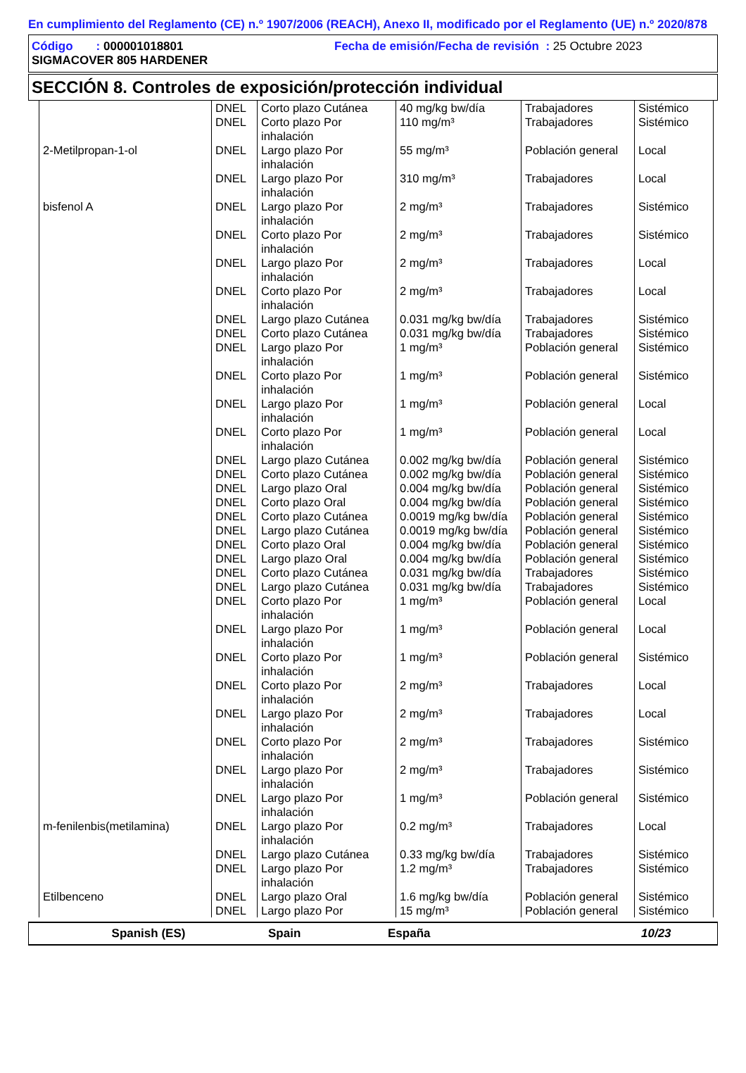En cumplimiento del Reglamento (CE) n.º 1907/2006 (REACH), Anexo II, modificado por el Reglamento (UE) n.º 2020/878
Código : 000001018801 Fecha de emisión/Fecha de revisión : 25 Octubre 2023
SIGMACOVER 805 HARDENER
SECCIÓN 8. Controles de exposición/protección individual
| | DNEL | Corto plazo Cutánea | 40 mg/kg bw/día | Trabajadores | Sistémico |
| | DNEL | Corto plazo Por inhalación | 110 mg/m³ | Trabajadores | Sistémico |
| 2-Metilpropan-1-ol | DNEL | Largo plazo Por inhalación | 55 mg/m³ | Población general | Local |
| | DNEL | Largo plazo Por inhalación | 310 mg/m³ | Trabajadores | Local |
| bisfenol A | DNEL | Largo plazo Por inhalación | 2 mg/m³ | Trabajadores | Sistémico |
| | DNEL | Corto plazo Por inhalación | 2 mg/m³ | Trabajadores | Sistémico |
| | DNEL | Largo plazo Por inhalación | 2 mg/m³ | Trabajadores | Local |
| | DNEL | Corto plazo Por inhalación | 2 mg/m³ | Trabajadores | Local |
| | DNEL | Largo plazo Cutánea | 0.031 mg/kg bw/día | Trabajadores | Sistémico |
| | DNEL | Corto plazo Cutánea | 0.031 mg/kg bw/día | Trabajadores | Sistémico |
| | DNEL | Largo plazo Por inhalación | 1 mg/m³ | Población general | Sistémico |
| | DNEL | Corto plazo Por inhalación | 1 mg/m³ | Población general | Sistémico |
| | DNEL | Largo plazo Por inhalación | 1 mg/m³ | Población general | Local |
| | DNEL | Corto plazo Por inhalación | 1 mg/m³ | Población general | Local |
| | DNEL | Largo plazo Cutánea | 0.002 mg/kg bw/día | Población general | Sistémico |
| | DNEL | Corto plazo Cutánea | 0.002 mg/kg bw/día | Población general | Sistémico |
| | DNEL | Largo plazo Oral | 0.004 mg/kg bw/día | Población general | Sistémico |
| | DNEL | Corto plazo Oral | 0.004 mg/kg bw/día | Población general | Sistémico |
| | DNEL | Corto plazo Cutánea | 0.0019 mg/kg bw/día | Población general | Sistémico |
| | DNEL | Largo plazo Cutánea | 0.0019 mg/kg bw/día | Población general | Sistémico |
| | DNEL | Corto plazo Oral | 0.004 mg/kg bw/día | Población general | Sistémico |
| | DNEL | Largo plazo Oral | 0.004 mg/kg bw/día | Población general | Sistémico |
| | DNEL | Corto plazo Cutánea | 0.031 mg/kg bw/día | Trabajadores | Sistémico |
| | DNEL | Largo plazo Cutánea | 0.031 mg/kg bw/día | Trabajadores | Sistémico |
| | DNEL | Corto plazo Por inhalación | 1 mg/m³ | Población general | Local |
| | DNEL | Largo plazo Por inhalación | 1 mg/m³ | Población general | Local |
| | DNEL | Corto plazo Por inhalación | 1 mg/m³ | Población general | Sistémico |
| | DNEL | Corto plazo Por inhalación | 2 mg/m³ | Trabajadores | Local |
| | DNEL | Largo plazo Por inhalación | 2 mg/m³ | Trabajadores | Local |
| | DNEL | Corto plazo Por inhalación | 2 mg/m³ | Trabajadores | Sistémico |
| | DNEL | Largo plazo Por inhalación | 2 mg/m³ | Trabajadores | Sistémico |
| | DNEL | Largo plazo Por inhalación | 1 mg/m³ | Población general | Sistémico |
| m-fenilenbis(metilamina) | DNEL | Largo plazo Por inhalación | 0.2 mg/m³ | Trabajadores | Local |
| | DNEL | Largo plazo Cutánea | 0.33 mg/kg bw/día | Trabajadores | Sistémico |
| | DNEL | Largo plazo Por inhalación | 1.2 mg/m³ | Trabajadores | Sistémico |
| Etilbenceno | DNEL | Largo plazo Oral | 1.6 mg/kg bw/día | Población general | Sistémico |
| | DNEL | Largo plazo Por | 15 mg/m³ | Población general | Sistémico |
Spanish (ES) Spain España 10/23